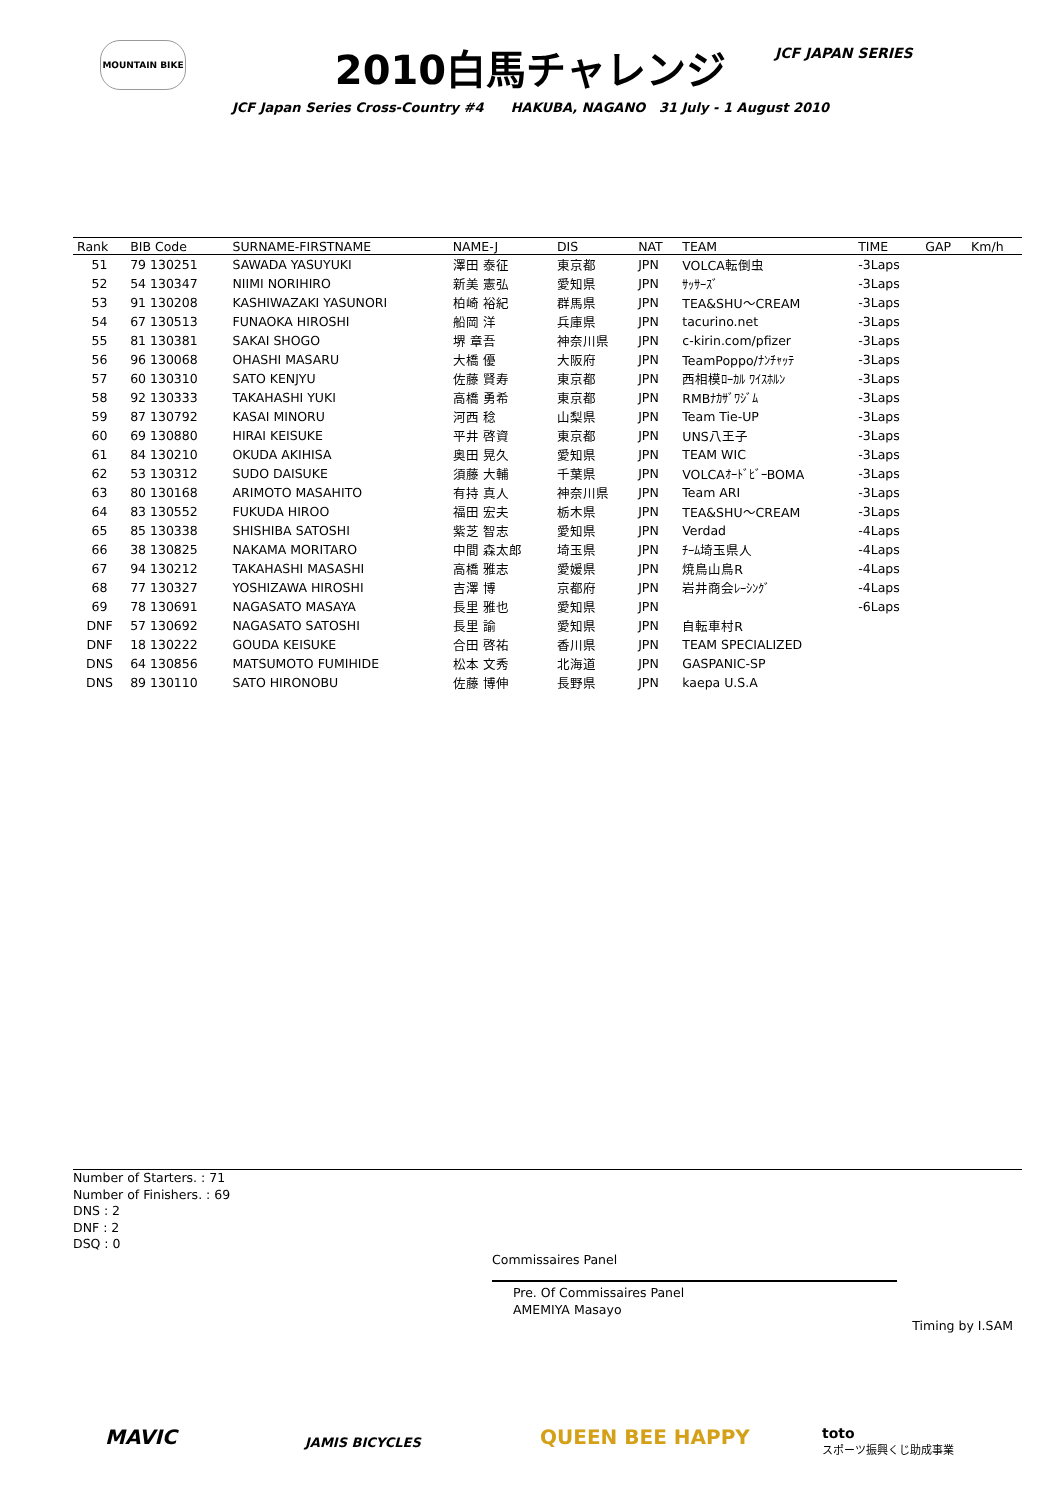MOUNTAIN BIKE JCF JAPAN SERIES
2010白馬チャレンジ
JCF Japan Series Cross-Country #4 HAKUBA, NAGANO 31 July - 1 August 2010
| Rank | BIB Code | SURNAME-FIRSTNAME | NAME-J | DIS | NAT | TEAM | TIME | GAP | Km/h |
| --- | --- | --- | --- | --- | --- | --- | --- | --- | --- |
| 51 | 79 130251 | SAWADA YASUYUKI | 澤田 泰征 | 東京都 | JPN | VOLCA転倒虫 | -3Laps | | |
| 52 | 54 130347 | NIIMI NORIHIRO | 新美 憲弘 | 愛知県 | JPN | ｻｯｻｰｽﾞ | -3Laps | | |
| 53 | 91 130208 | KASHIWAZAKI YASUNORI | 柏崎 裕紀 | 群馬県 | JPN | TEA&SHU～CREAM | -3Laps | | |
| 54 | 67 130513 | FUNAOKA HIROSHI | 船岡 洋 | 兵庫県 | JPN | tacurino.net | -3Laps | | |
| 55 | 81 130381 | SAKAI SHOGO | 堺 章吾 | 神奈川県 | JPN | c-kirin.com/pfizer | -3Laps | | |
| 56 | 96 130068 | OHASHI MASARU | 大橋 優 | 大阪府 | JPN | TeamPoppo/ﾅﾝﾁｬｯﾃ | -3Laps | | |
| 57 | 60 130310 | SATO KENJYU | 佐藤 賢寿 | 東京都 | JPN | 西相模ﾛｰｶﾙ ﾜｲｽﾎﾙﾝ | -3Laps | | |
| 58 | 92 130333 | TAKAHASHI YUKI | 高橋 勇希 | 東京都 | JPN | RMBﾅｶｻﾞﾜｼﾞﾑ | -3Laps | | |
| 59 | 87 130792 | KASAI MINORU | 河西 稔 | 山梨県 | JPN | Team Tie-UP | -3Laps | | |
| 60 | 69 130880 | HIRAI KEISUKE | 平井 啓資 | 東京都 | JPN | UNS八王子 | -3Laps | | |
| 61 | 84 130210 | OKUDA AKIHISA | 奥田 晃久 | 愛知県 | JPN | TEAM WIC | -3Laps | | |
| 62 | 53 130312 | SUDO DAISUKE | 須藤 大輔 | 千葉県 | JPN | VOLCAｵｰﾄﾞﾋﾞｰBOMA | -3Laps | | |
| 63 | 80 130168 | ARIMOTO MASAHITO | 有持 真人 | 神奈川県 | JPN | Team ARI | -3Laps | | |
| 64 | 83 130552 | FUKUDA HIROO | 福田 宏夫 | 栃木県 | JPN | TEA&SHU～CREAM | -3Laps | | |
| 65 | 85 130338 | SHISHIBA SATOSHI | 紫芝 智志 | 愛知県 | JPN | Verdad | -4Laps | | |
| 66 | 38 130825 | NAKAMA MORITARO | 中間 森太郎 | 埼玉県 | JPN | ﾁｰﾑ埼玉県人 | -4Laps | | |
| 67 | 94 130212 | TAKAHASHI MASASHI | 高橋 雅志 | 愛媛県 | JPN | 焼鳥山鳥R | -4Laps | | |
| 68 | 77 130327 | YOSHIZAWA HIROSHI | 吉澤 博 | 京都府 | JPN | 岩井商会ﾚｰｼﾝｸﾞ | -4Laps | | |
| 69 | 78 130691 | NAGASATO MASAYA | 長里 雅也 | 愛知県 | JPN | | -6Laps | | |
| DNF | 57 130692 | NAGASATO SATOSHI | 長里 諭 | 愛知県 | JPN | 自転車村R | | | |
| DNF | 18 130222 | GOUDA KEISUKE | 合田 啓祐 | 香川県 | JPN | TEAM SPECIALIZED | | | |
| DNS | 64 130856 | MATSUMOTO FUMIHIDE | 松本 文秀 | 北海道 | JPN | GASPANIC-SP | | | |
| DNS | 89 130110 | SATO HIRONOBU | 佐藤 博伸 | 長野県 | JPN | kaepa U.S.A | | | |
Number of Starters. : 71
Number of Finishers. : 69
DNS : 2
DNF : 2
DSQ : 0
Commissaires Panel
Pre. Of Commissaires Panel
AMEMIYA Masayo
Timing by I.SAM
MAVIC JAMIS BICYCLES QUEEN BEE HAPPY
toto
スポーツ振興くじ助成事業